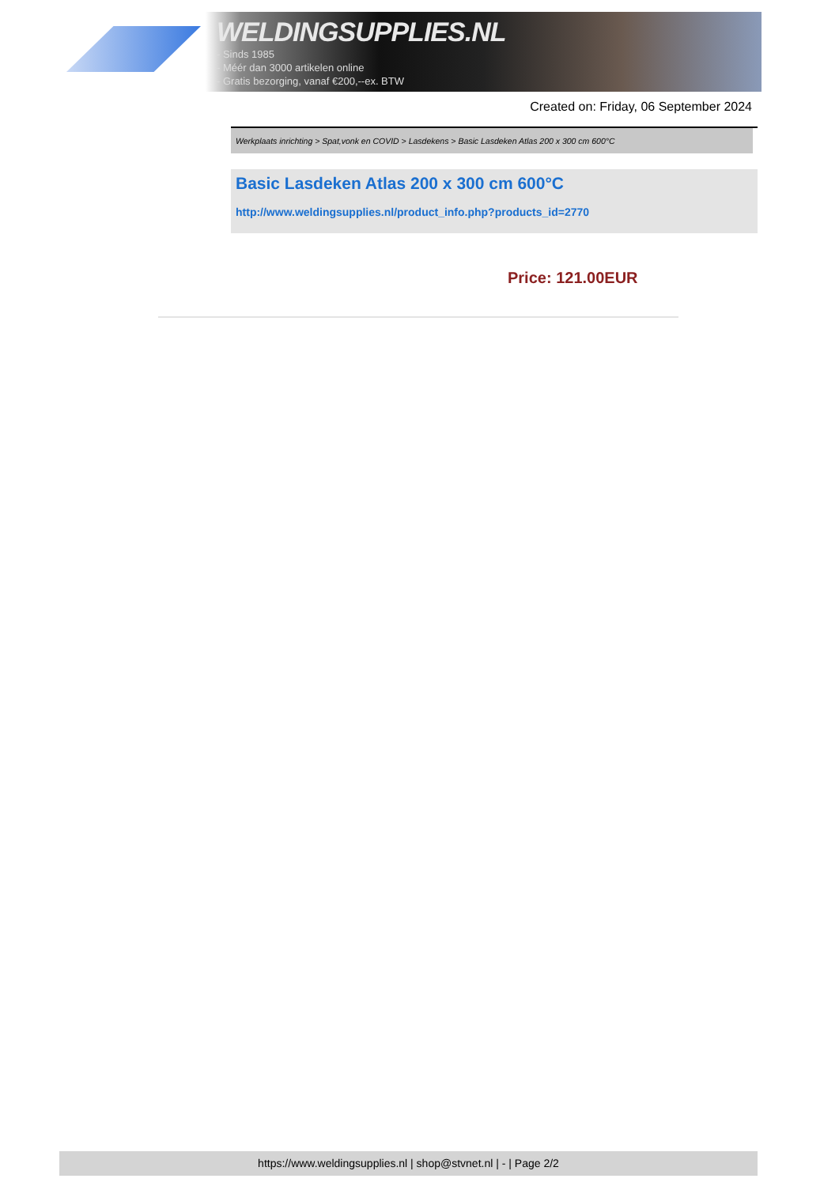WELDINGSUPPLIES.NL
- Sinds 1985
- Méér dan 3000 artikelen online
- Gratis bezorging, vanaf €200,--ex. BTW
Created on: Friday, 06 September 2024
Werkplaats inrichting > Spat,vonk en COVID > Lasdekens > Basic Lasdeken Atlas 200 x 300 cm 600°C
Basic Lasdeken Atlas 200 x 300 cm 600°C
http://www.weldingsupplies.nl/product_info.php?products_id=2770
Price: 121.00EUR
https://www.weldingsupplies.nl | shop@stvnet.nl | - | Page 2/2